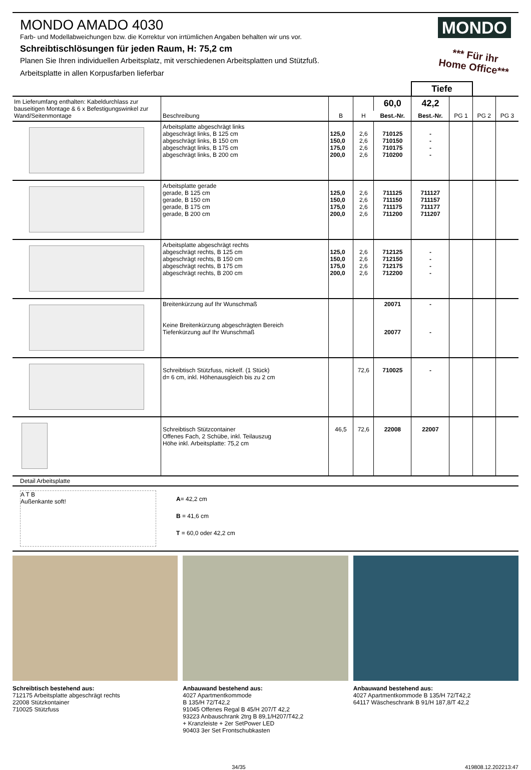MONDO AMADO 4030
Farb- und Modellabweichungen bzw. die Korrektur von irrtümlichen Angaben behalten wir uns vor.
Schreibtischlösungen für jeden Raum, H: 75,2 cm
Planen Sie Ihren individuellen Arbeitsplatz, mit verschiedenen Arbeitsplatten und Stützfuß.
Arbeitsplatte in allen Korpusfarben lieferbar
MONDO
*** Für ihr
Home Office***
| | | | | | Tiefe | | | |
| --- | --- | --- | --- | --- | --- | --- | --- | --- |
| Im Lieferumfang enthalten: Kabeldurchlass zur bauseitigen Montage & 6 x Befestigungswinkel zur Wand/Seitenmontage | Beschreibung | B | H | 60,0 | 42,2 | PG 1 | PG 2 | PG 3 |
| | | | | Best.-Nr. | Best.-Nr. | | | |
| | Arbeitsplatte abgeschrägt links abgeschrägt links, B 125 cm abgeschrägt links, B 150 cm abgeschrägt links, B 175 cm abgeschrägt links, B 200 cm | 125,0 150,0 175,0 200,0 | 2,6 2,6 2,6 2,6 | 710125 710150 710175 710200 | - - - - | | | |
| | Arbeitsplatte gerade gerade, B 125 cm gerade, B 150 cm gerade, B 175 cm gerade, B 200 cm | 125,0 150,0 175,0 200,0 | 2,6 2,6 2,6 2,6 | 711125 711150 711175 711200 | 711127 711157 711177 711207 | | | |
| | Arbeitsplatte abgeschrägt rechts abgeschrägt rechts, B 125 cm abgeschrägt rechts, B 150 cm abgeschrägt rechts, B 175 cm abgeschrägt rechts, B 200 cm | 125,0 150,0 175,0 200,0 | 2,6 2,6 2,6 2,6 | 712125 712150 712175 712200 | - - - - | | | |
| | Breitenkürzung auf Ihr Wunschmaß Keine Breitenkürzung abgeschrägten Bereich Tiefenkürzung auf Ihr Wunschmaß | | | 20071 20077 | - - | | | |
| | Schreibtisch Stützfuss, nickelf. (1 Stück) d= 6 cm, inkl. Höhenausgleich bis zu 2 cm | | 72,6 | 710025 | - | | | |
| | Schreibtisch Stützcontainer Offenes Fach, 2 Schübe, inkl. Teilauszug Höhe inkl. Arbeitsplatte: 75,2 cm | 46,5 | 72,6 | 22008 | 22007 | | | |
Detail Arbeitsplatte
A T B
Außenkante soft!
A= 42,2 cm
B = 41,6 cm
T = 60,0 oder 42,2 cm
Schreibtisch bestehend aus:
712175 Arbeitsplatte abgeschrägt rechts
22008 Stützkontainer
710025 Stützfuss
Anbauwand bestehend aus:
4027 Apartmentkommode
B 135/H 72/T42,2
91045 Offenes Regal B 45/H 207/T 42,2
93223 Anbauschrank 2trg B 89,1/H207/T42,2
+ Kranzleiste + 2er SetPower LED
90403 3er Set Frontschubkasten
Anbauwand bestehend aus:
4027 Apartmentkommode B 135/H 72/T42,2
64117 Wäscheschrank B 91/H 187,8/T 42,2
34/35 419808.12.202213:47